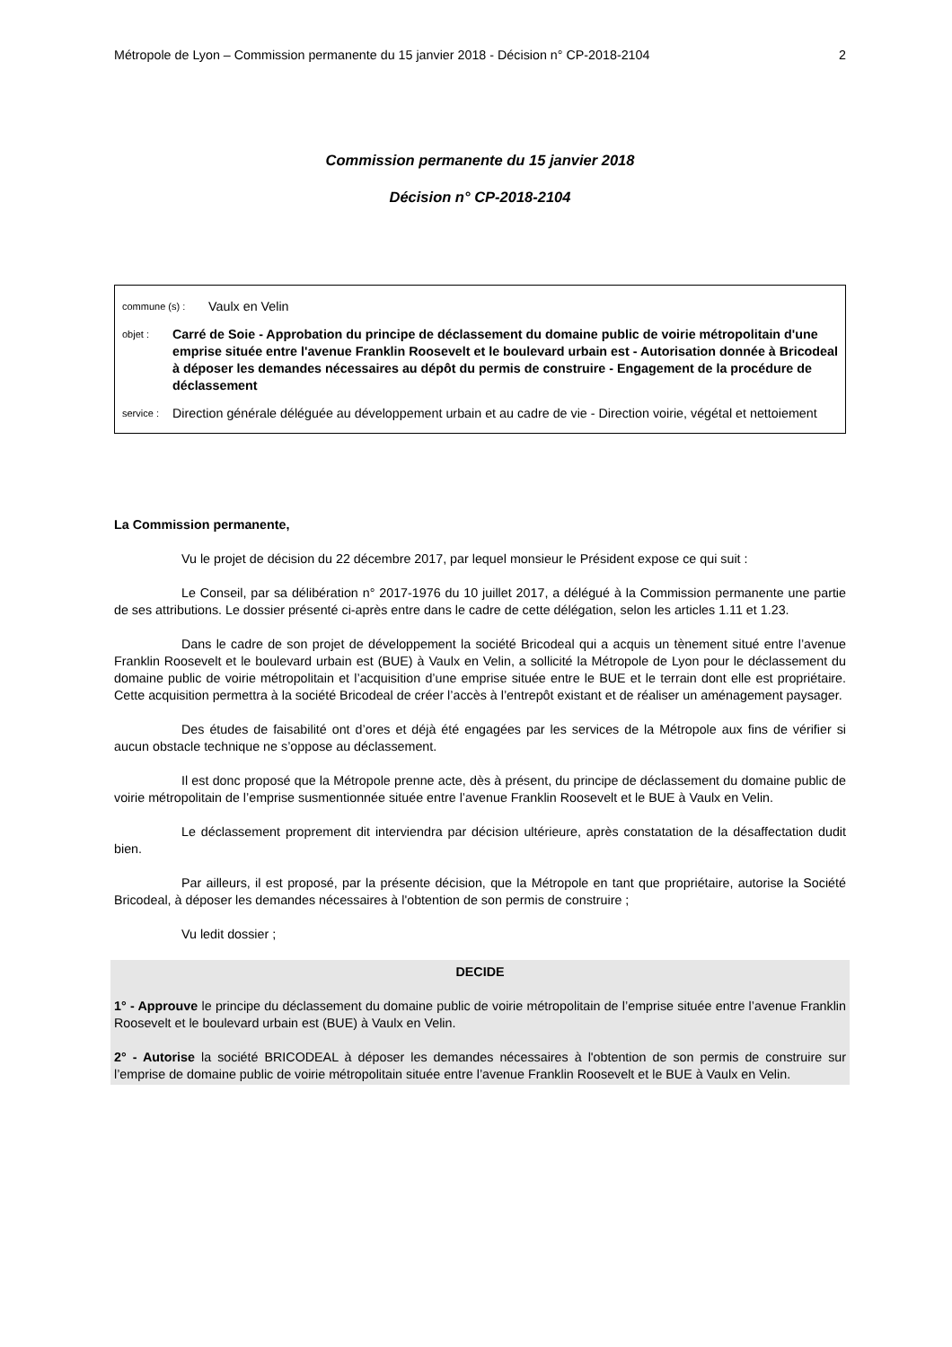Métropole de Lyon – Commission permanente du 15 janvier 2018 - Décision n° CP-2018-2104 2
Commission permanente du 15 janvier 2018
Décision n° CP-2018-2104
commune (s) : Vaulx en Velin
objet : Carré de Soie - Approbation du principe de déclassement du domaine public de voirie métropolitain d'une emprise située entre l'avenue Franklin Roosevelt et le boulevard urbain est - Autorisation donnée à Bricodeal à déposer les demandes nécessaires au dépôt du permis de construire - Engagement de la procédure de déclassement
service : Direction générale déléguée au développement urbain et au cadre de vie - Direction voirie, végétal et nettoiement
La Commission permanente,
Vu le projet de décision du 22 décembre 2017, par lequel monsieur le Président expose ce qui suit :
Le Conseil, par sa délibération n° 2017-1976 du 10 juillet 2017, a délégué à la Commission permanente une partie de ses attributions. Le dossier présenté ci-après entre dans le cadre de cette délégation, selon les articles 1.11 et 1.23.
Dans le cadre de son projet de développement la société Bricodeal qui a acquis un tènement situé entre l’avenue Franklin Roosevelt et le boulevard urbain est (BUE) à Vaulx en Velin, a sollicité la Métropole de Lyon pour le déclassement du domaine public de voirie métropolitain et l’acquisition d’une emprise située entre le BUE et le terrain dont elle est propriétaire. Cette acquisition permettra à la société Bricodeal de créer l’accès à l’entrepôt existant et de réaliser un aménagement paysager.
Des études de faisabilité ont d’ores et déjà été engagées par les services de la Métropole aux fins de vérifier si aucun obstacle technique ne s’oppose au déclassement.
Il est donc proposé que la Métropole prenne acte, dès à présent, du principe de déclassement du domaine public de voirie métropolitain de l’emprise susmentionnée située entre l’avenue Franklin Roosevelt et le BUE à Vaulx en Velin.
Le déclassement proprement dit interviendra par décision ultérieure, après constatation de la désaffectation dudit bien.
Par ailleurs, il est proposé, par la présente décision, que la Métropole en tant que propriétaire, autorise la Société Bricodeal, à déposer les demandes nécessaires à l'obtention de son permis de construire ;
Vu ledit dossier ;
DECIDE
1° - Approuve le principe du déclassement du domaine public de voirie métropolitain de l’emprise située entre l’avenue Franklin Roosevelt et le boulevard urbain est (BUE) à Vaulx en Velin.
2° - Autorise la société BRICODEAL à déposer les demandes nécessaires à l'obtention de son permis de construire sur l’emprise de domaine public de voirie métropolitain située entre l’avenue Franklin Roosevelt et le BUE à Vaulx en Velin.